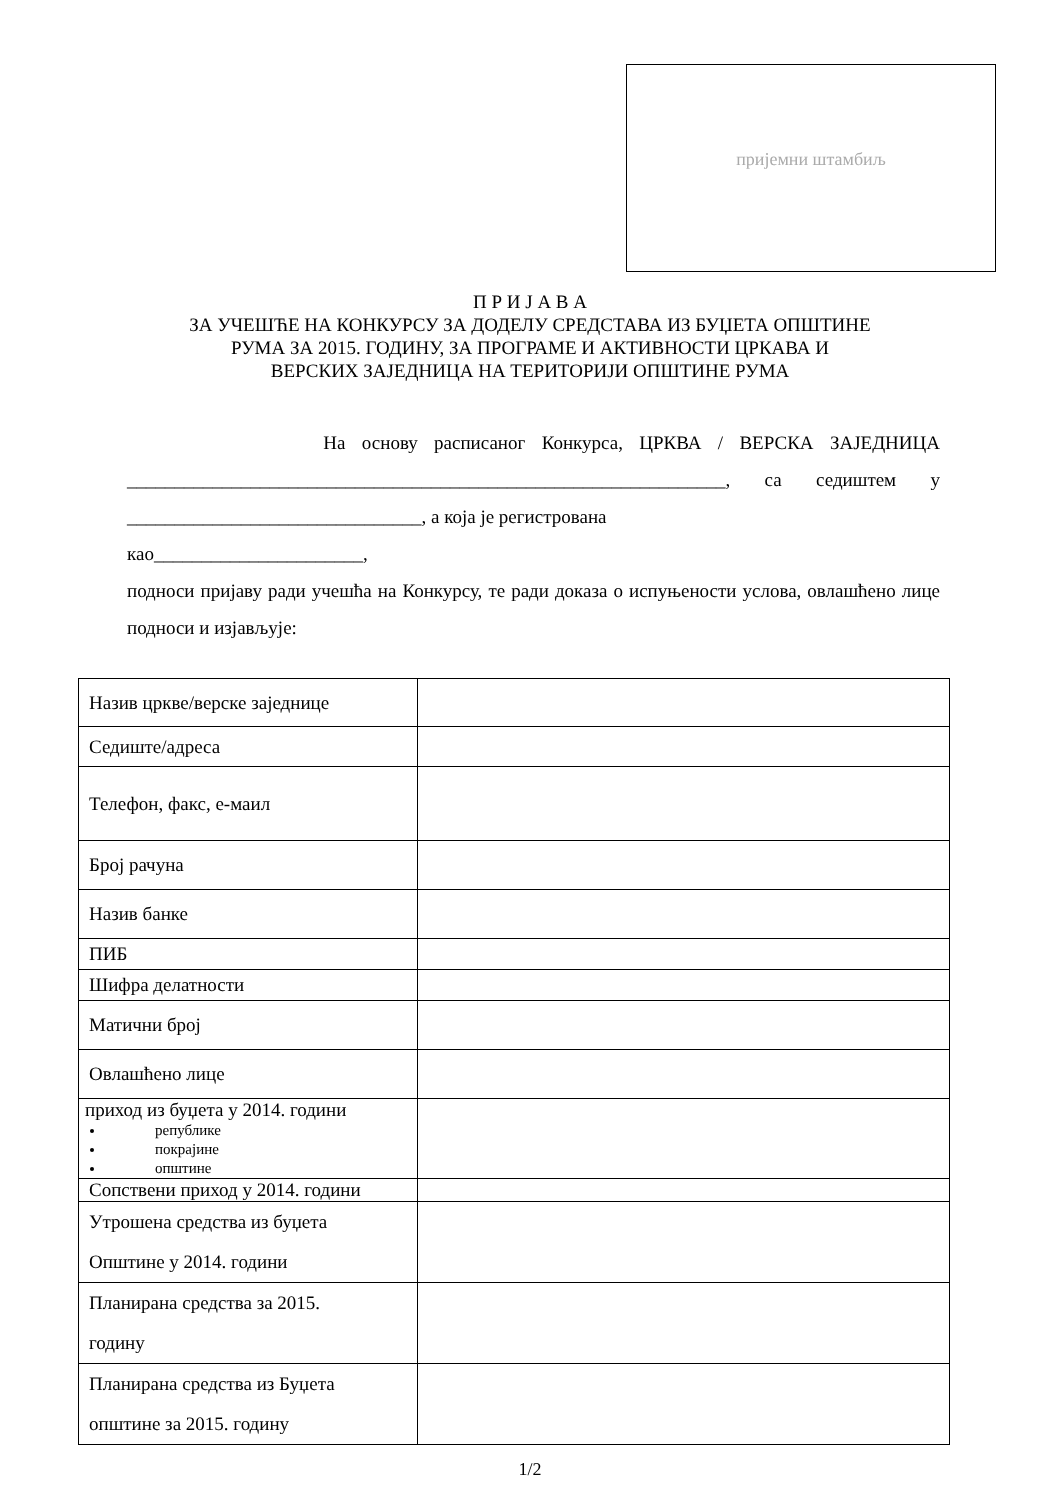пријемни штамбиљ
П Р И Ј А В А
ЗА УЧЕШЋЕ НА КОНКУРСУ ЗА ДОДЕЛУ СРЕДСТАВА ИЗ БУЏЕТА ОПШТИНЕ
РУМА ЗА 2015. ГОДИНУ, ЗА ПРОГРАМЕ И АКТИВНОСТИ ЦРКАВА И
ВЕРСКИХ ЗАЈЕДНИЦА НА ТЕРИТОРИЈИ ОПШТИНЕ РУМА
На основу расписаног Конкурса, ЦРКВА / ВЕРСКА ЗАЈЕДНИЦА _______________________________________________________________, са седиштем у _______________________________, а која је регистрована
као______________________,
подноси пријаву ради учешћа на Конкурсу, те ради доказа о испуњености услова, овлашћено лице подноси и изјављује:
| Назив цркве/верске заједнице | |
| Седиште/адреса | |
| Телефон, факс, е-маил | |
| Број рачуна | |
| Назив банке | |
| ПИБ | |
| Шифра делатности | |
| Матични број | |
| Овлашћено лице | |
| приход из буџета у 2014. години републике покрајине општине | |
| Сопствени приход у 2014. години | |
| Утрошена средства из буџета Општине у 2014. години | |
| Планирана средства за 2015. годину | |
| Планирана средства из Буџета општине за 2015. годину | |
1/2